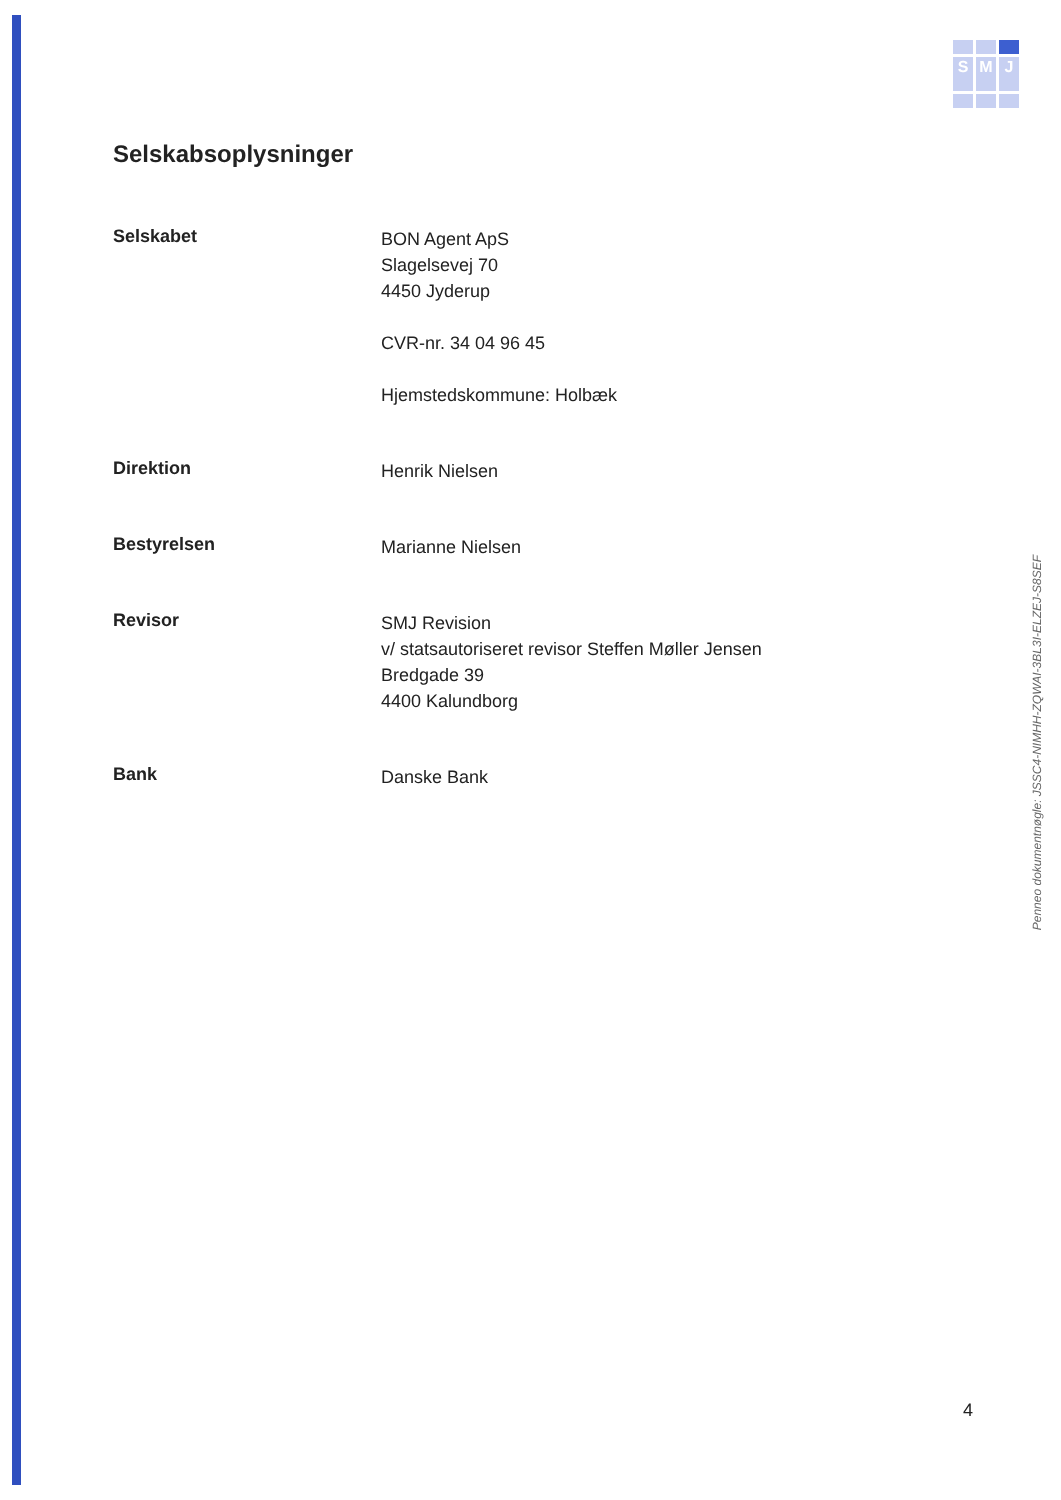S
M
J
Selskabsoplysninger
Selskabet
BON Agent ApS
Slagelsevej 70
4450 Jyderup
CVR-nr. 34 04 96 45
Hjemstedskommune: Holbæk
Direktion
Henrik Nielsen
Bestyrelsen
Marianne Nielsen
Revisor
SMJ Revision
v/ statsautoriseret revisor Steffen Møller Jensen
Bredgade 39
4400 Kalundborg
Bank
Danske Bank
Penneo dokumentnøgle: JSSC4-NIMHH-ZQWAI-3BL3I-ELZEJ-S8SEF
4